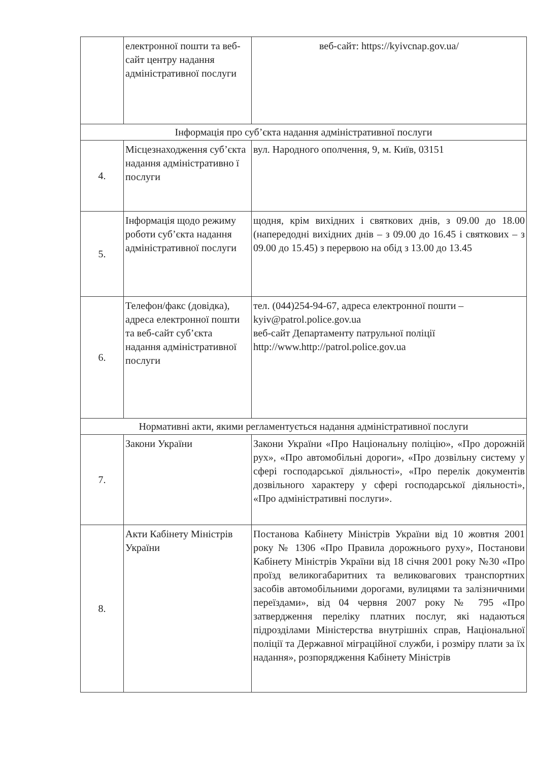| | електронної пошти та веб-сайт центру надання адміністративної послуги | веб-сайт: https://kyivcnap.gov.ua/ |
| Інформація про суб’єкта надання адміністративної послуги | | |
| 4. | Місцезнаходження суб’єкта надання адміністративно ї послуги | вул. Народного ополчення, 9, м. Київ, 03151 |
| 5. | Інформація щодо режиму роботи суб’єкта надання адміністративної послуги | щодня, крім вихідних і святкових днів, з 09.00 до 18.00 (напередодні вихідних днів – з 09.00 до 16.45 і святкових – з 09.00 до 15.45) з перервою на обід з 13.00 до 13.45 |
| 6. | Телефон/факс (довідка), адреса електронної пошти та веб-сайт суб’єкта надання адміністративної послуги | тел. (044)254-94-67, адреса електронної пошти – kyiv@patrol.police.gov.ua веб-сайт Департаменту патрульної поліції http://www.http://patrol.police.gov.ua |
| Нормативні акти, якими регламентується надання адміністративної послуги | | |
| 7. | Закони України | Закони України «Про Національну поліцію», «Про дорожній рух», «Про автомобільні дороги», «Про дозвільну систему у сфері господарської діяльності», «Про перелік документів дозвільного характеру у сфері господарської діяльності», «Про адміністративні послуги». |
| 8. | Акти Кабінету Міністрів України | Постанова Кабінету Міністрів України від 10 жовтня 2001 року № 1306 «Про Правила дорожнього руху», Постанови Кабінету Міністрів України від 18 січня 2001 року №30 «Про проїзд великогабаритних та великовагових транспортних засобів автомобільними дорогами, вулицями та залізничними переїздами», від 04 червня 2007 року № 795 «Про затвердження переліку платних послуг, які надаються підрозділами Міністерства внутрішніх справ, Національної поліції та Державної міграційної служби, і розміру плати за їх надання», розпорядження Кабінету Міністрів |